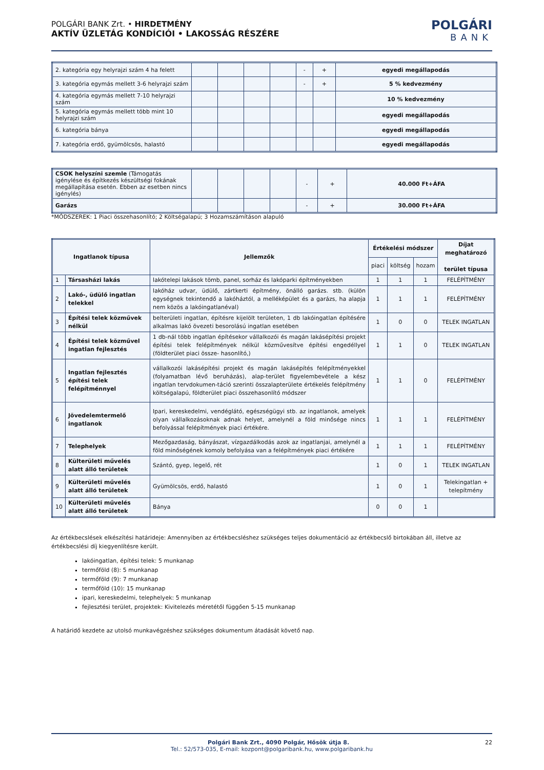POLGÁRI BANK Zrt. • HIRDETMÉNY
AKTÍV ÜZLETÁG KONDÍCIÓI • LAKOSSÁG RÉSZÉRE
POLGÁRI
BANK
| 2. kategória egy helyrajzi szám 4 ha felett | | | | | - | + | egyedi megállapodás |
| 3. kategória egymás mellett 3-6 helyrajzi szám | | | | | - | + | 5 % kedvezmény |
| 4. kategória egymás mellett 7-10 helyrajzi szám | | | | | | | 10 % kedvezmény |
| 5. kategória egymás mellett több mint 10 helyrajzi szám | | | | | | | egyedi megállapodás |
| 6. kategória bánya | | | | | | | egyedi megállapodás |
| 7. kategória erdő, gyümölcsös, halastó | | | | | | | egyedi megállapodás |
| CSOK helyszíni szemle (Támogatás igénylése és építkezés készültségi fokának megállapítása esetén. Ebben az esetben nincs igénylés) | | | | | - | + | 40.000 Ft+ÁFA |
| Garázs | | | | | - | + | 30.000 Ft+ÁFA |
*MÓDSZEREK: 1 Piaci összehasonlító; 2 Költségalapú; 3 Hozamszámításon alapuló
| Ingatlanok típusa | | Jellemzők | Értékelési módszer | | | Díjat meghatározó terület típusa |
| --- | --- | --- | --- | --- | --- | --- |
| | | | piaci | költség | hozam | |
| 1 | Társasházi lakás | lakótelepi lakások tömb, panel, sorház és lakóparki építményekben | 1 | 1 | 1 | FELÉPÍTMÉNY |
| 2 | Lakó-, üdülő ingatlan telekkel | lakóház udvar, üdülő, zártkerti építmény, önálló garázs. stb. (külön egységnek tekintendő a lakóháztól, a melléképület és a garázs, ha alapja nem közös a lakóingatlanéval) | 1 | 1 | 1 | FELÉPÍTMÉNY |
| 3 | Építési telek közművek nélkül | belterületi ingatlan, építésre kijelölt területen, 1 db lakóingatlan építésére alkalmas lakó övezeti besorolású ingatlan esetében | 1 | 0 | 0 | TELEK INGATLAN |
| 4 | Építési telek közművel ingatlan fejlesztés | 1 db-nál több ingatlan építésekor vállalkozói és magán lakásépítési projekt építési telek felépítmények nélkül közművesítve építési engedéllyel (földterület piaci össze- hasonlító,) | 1 | 1 | 0 | TELEK INGATLAN |
| 5 | Ingatlan fejlesztés építési telek felépítménnyel | vállalkozói lakásépítési projekt és magán lakásépítés felépítményekkel (folyamatban lévő beruházás), alap-terület figyelembevétele a kész ingatlan tervdokumen-táció szerinti összalapterülete értékelés felépítmény költségalapú, földterület piaci összehasonlító módszer | 1 | 1 | 0 | FELÉPÍTMÉNY |
| 6 | Jövedelemtermelő ingatlanok | Ipari, kereskedelmi, vendéglátó, egészségügyi stb. az ingatlanok, amelyek olyan vállalkozásoknak adnak helyet, amelynél a föld minősége nincs befolyással felépítmények piaci értékére. | 1 | 1 | 1 | FELÉPÍTMÉNY |
| 7 | Telephelyek | Mezőgazdaság, bányászat, vízgazdálkodás azok az ingatlanjai, amelynél a föld minőségének komoly befolyása van a felépítmények piaci értékére | 1 | 1 | 1 | FELÉPÍTMÉNY |
| 8 | Külterületi művelés alatt álló területek | Szántó, gyep, legelő, rét | 1 | 0 | 1 | TELEK INGATLAN |
| 9 | Külterületi művelés alatt álló területek | Gyümölcsös, erdő, halastó | 1 | 0 | 1 | Telekingatlan + telepítmény |
| 10 | Külterületi művelés alatt álló területek | Bánya | 0 | 0 | 1 | |
Az értékbecslések elkészítési határideje: Amennyiben az értékbecsléshez szükséges teljes dokumentáció az értékbecslő birtokában áll, illetve az értékbecslési díj kiegyenlítésre került.
lakóingatlan, építési telek: 5 munkanap
termőföld (8): 5 munkanap
termőföld (9): 7 munkanap
termőföld (10): 15 munkanap
ipari, kereskedelmi, telephelyek: 5 munkanap
fejlesztési terület, projektek: Kivitelezés méretétől függően 5-15 munkanap
A határidő kezdete az utolsó munkavégzéshez szükséges dokumentum átadását követő nap.
Polgári Bank Zrt., 4090 Polgár, Hősök útja 8. 22
Tel.: 52/573-035, E-mail: kozpont@polgaribank.hu, www.polgaribank.hu